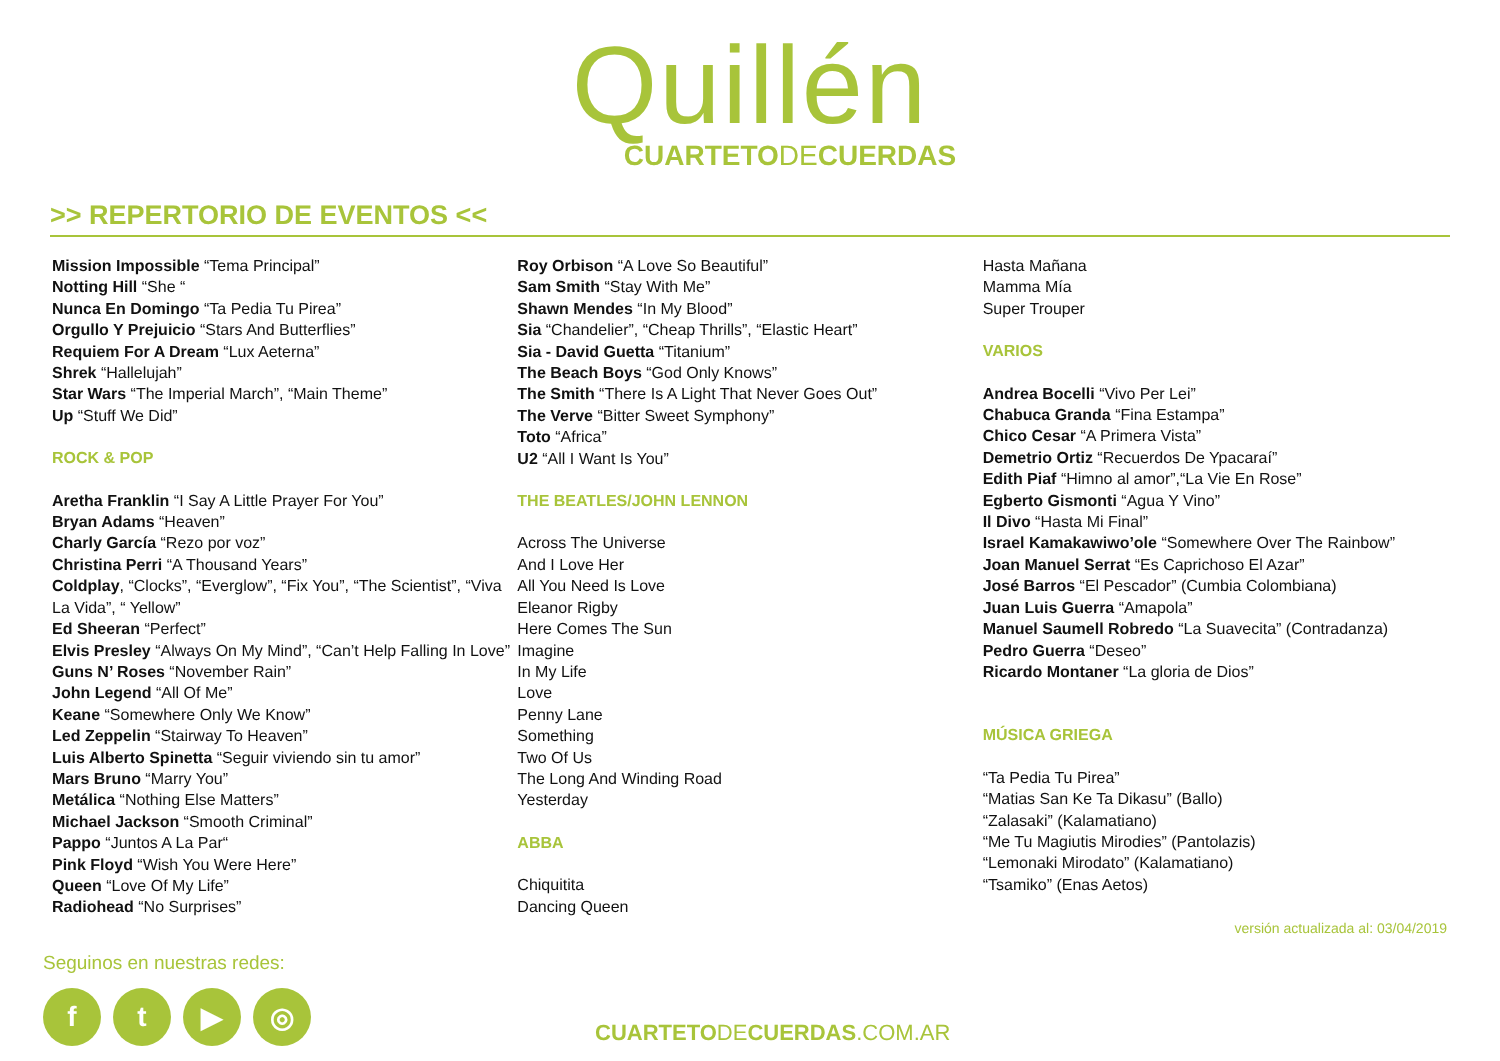Quillén
CUARTETODECUERDAS
>> REPERTORIO DE EVENTOS <<
Mission Impossible “Tema Principal”
Notting Hill “She “
Nunca En Domingo “Ta Pedia Tu Pirea”
Orgullo Y Prejuicio “Stars And Butterflies”
Requiem For A Dream “Lux Aeterna”
Shrek “Hallelujah”
Star Wars “The Imperial March”, “Main Theme”
Up “Stuff We Did”
ROCK & POP
Aretha Franklin “I Say A Little Prayer For You”
Bryan Adams “Heaven”
Charly García “Rezo por voz”
Christina Perri “A Thousand Years”
Coldplay, “Clocks”, “Everglow”, “Fix You”, “The Scientist”, “Viva La Vida”, “ Yellow”
Ed Sheeran “Perfect”
Elvis Presley “Always On My Mind”, “Can’t Help Falling In Love”
Guns N’ Roses “November Rain”
John Legend “All Of Me”
Keane “Somewhere Only We Know”
Led Zeppelin “Stairway To Heaven”
Luis Alberto Spinetta “Seguir viviendo sin tu amor”
Mars Bruno “Marry You”
Metálica “Nothing Else Matters”
Michael Jackson “Smooth Criminal”
Pappo “Juntos A La Par“
Pink Floyd “Wish You Were Here”
Queen “Love Of My Life”
Radiohead “No Surprises”
Roy Orbison “A Love So Beautiful”
Sam Smith “Stay With Me”
Shawn Mendes “In My Blood”
Sia “Chandelier”, “Cheap Thrills”, “Elastic Heart”
Sia - David Guetta “Titanium”
The Beach Boys “God Only Knows”
The Smith “There Is A Light That Never Goes Out”
The Verve “Bitter Sweet Symphony”
Toto “Africa”
U2 “All I Want Is You”
THE BEATLES/JOHN LENNON
Across The Universe
And I Love Her
All You Need Is Love
Eleanor Rigby
Here Comes The Sun
Imagine
In My Life
Love
Penny Lane
Something
Two Of Us
The Long And Winding Road
Yesterday
ABBA
Chiquitita
Dancing Queen
Hasta Mañana
Mamma Mía
Super Trouper
VARIOS
Andrea Bocelli “Vivo Per Lei”
Chabuca Granda “Fina Estampa”
Chico Cesar “A Primera Vista”
Demetrio Ortiz “Recuerdos De Ypacaraí”
Edith Piaf “Himno al amor”,“La Vie En Rose”
Egberto Gismonti “Agua Y Vino”
Il Divo “Hasta Mi Final”
Israel Kamakawiwo’ole “Somewhere Over The Rainbow”
Joan Manuel Serrat “Es Caprichoso El Azar”
José Barros “El Pescador” (Cumbia Colombiana)
Juan Luis Guerra “Amapola”
Manuel Saumell Robredo “La Suavecita” (Contradanza)
Pedro Guerra “Deseo”
Ricardo Montaner “La gloria de Dios”
MÚSICA GRIEGA
“Ta Pedia Tu Pirea”
“Matias San Ke Ta Dikasu” (Ballo)
“Zalasaki” (Kalamatiano)
“Me Tu Magiutis Mirodies” (Pantolazis)
“Lemonaki Mirodato” (Kalamatiano)
“Tsamiko” (Enas Aetos)
versión actualizada al: 03/04/2019
Seguinos en nuestras redes:
ft ▶ ◎
CUARTETODECUERDAS.COM.AR